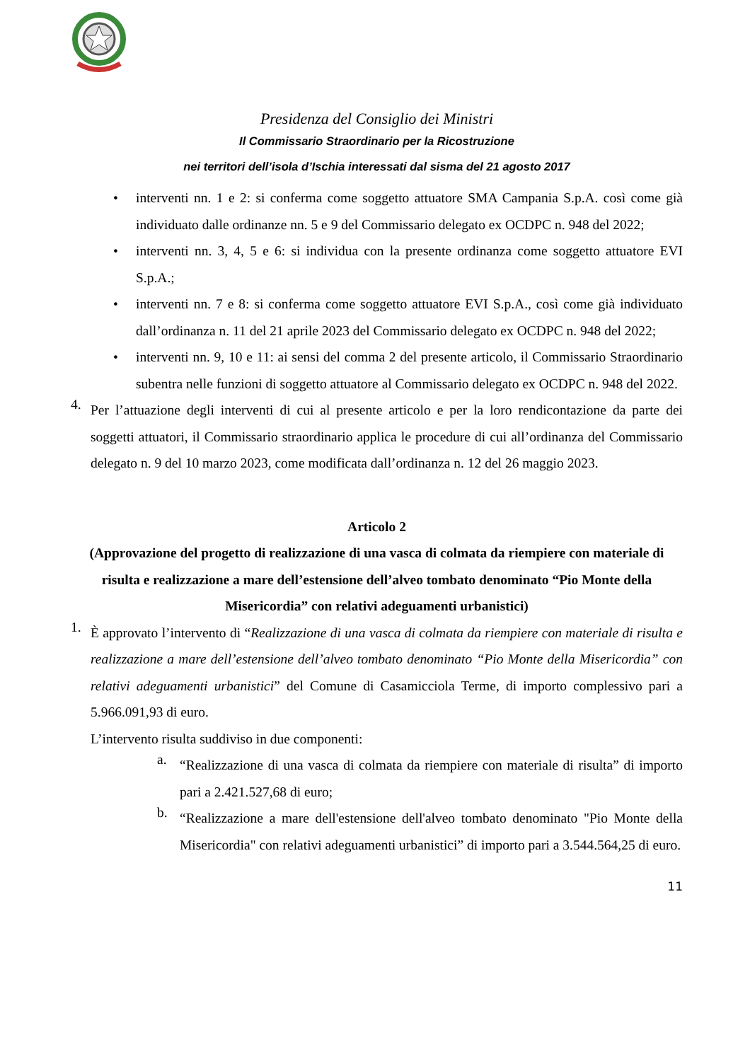Presidenza del Consiglio dei Ministri
Il Commissario Straordinario per la Ricostruzione
nei territori dell’isola d’Ischia interessati dal sisma del 21 agosto 2017
• interventi nn. 1 e 2: si conferma come soggetto attuatore SMA Campania S.p.A. così come già individuato dalle ordinanze nn. 5 e 9 del Commissario delegato ex OCDPC n. 948 del 2022;
• interventi nn. 3, 4, 5 e 6: si individua con la presente ordinanza come soggetto attuatore EVI S.p.A.;
• interventi nn. 7 e 8: si conferma come soggetto attuatore EVI S.p.A., così come già individuato dall’ordinanza n. 11 del 21 aprile 2023 del Commissario delegato ex OCDPC n. 948 del 2022;
• interventi nn. 9, 10 e 11: ai sensi del comma 2 del presente articolo, il Commissario Straordinario subentra nelle funzioni di soggetto attuatore al Commissario delegato ex OCDPC n. 948 del 2022.
4.
Per l’attuazione degli interventi di cui al presente articolo e per la loro rendicontazione da parte dei soggetti attuatori, il Commissario straordinario applica le procedure di cui all’ordinanza del Commissario delegato n. 9 del 10 marzo 2023, come modificata dall’ordinanza n. 12 del 26 maggio 2023.
Articolo 2
(Approvazione del progetto di realizzazione di una vasca di colmata da riempiere con materiale di risulta e realizzazione a mare dell’estensione dell’alveo tombato denominato “Pio Monte della Misericordia” con relativi adeguamenti urbanistici)
1.
È approvato l’intervento di “Realizzazione di una vasca di colmata da riempiere con materiale di risulta e realizzazione a mare dell’estensione dell’alveo tombato denominato “Pio Monte della Misericordia” con relativi adeguamenti urbanistici” del Comune di Casamicciola Terme, di importo complessivo pari a 5.966.091,93 di euro.
L’intervento risulta suddiviso in due componenti:
a.
“Realizzazione di una vasca di colmata da riempiere con materiale di risulta” di importo pari a 2.421.527,68 di euro;
b.
“Realizzazione a mare dell'estensione dell'alveo tombato denominato "Pio Monte della Misericordia" con relativi adeguamenti urbanistici” di importo pari a 3.544.564,25 di euro.
11